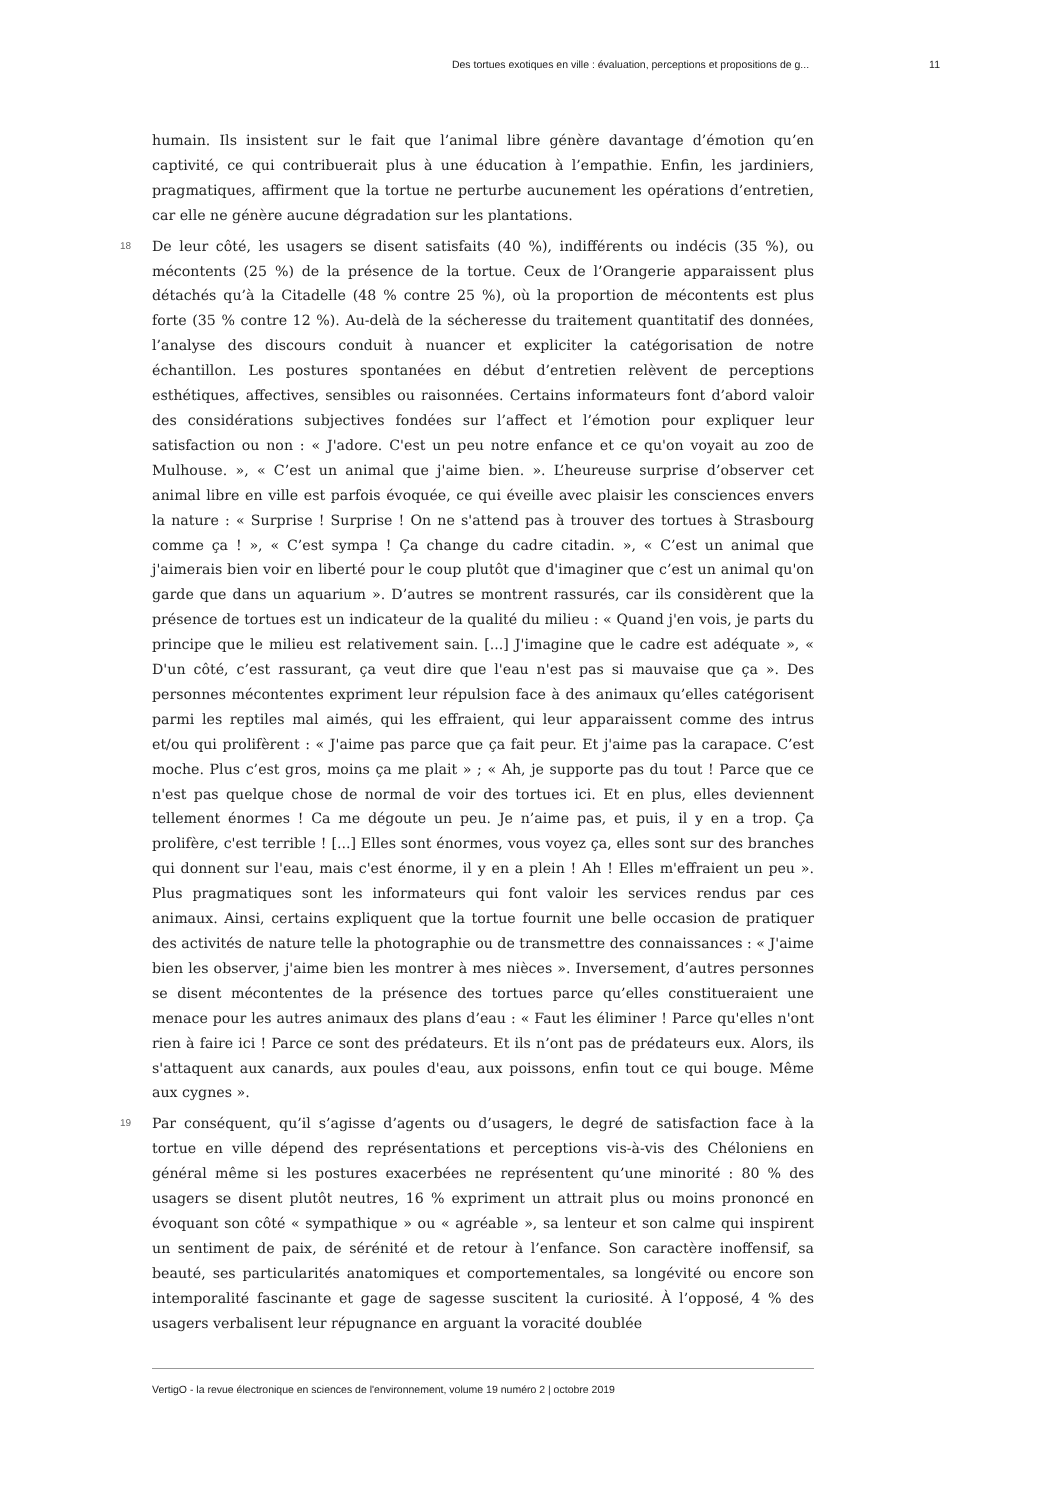Des tortues exotiques en ville : évaluation, perceptions et propositions de g... 11
humain. Ils insistent sur le fait que l’animal libre génère davantage d’émotion qu’en captivité, ce qui contribuerait plus à une éducation à l’empathie. Enfin, les jardiniers, pragmatiques, affirment que la tortue ne perturbe aucunement les opérations d’entretien, car elle ne génère aucune dégradation sur les plantations.
18 De leur côté, les usagers se disent satisfaits (40 %), indifférents ou indécis (35 %), ou mécontents (25 %) de la présence de la tortue. Ceux de l’Orangerie apparaissent plus détachés qu’à la Citadelle (48 % contre 25 %), où la proportion de mécontents est plus forte (35 % contre 12 %). Au-delà de la sécheresse du traitement quantitatif des données, l’analyse des discours conduit à nuancer et expliciter la catégorisation de notre échantillon. Les postures spontanées en début d’entretien relèvent de perceptions esthétiques, affectives, sensibles ou raisonnées. Certains informateurs font d’abord valoir des considérations subjectives fondées sur l’affect et l’émotion pour expliquer leur satisfaction ou non : « J'adore. C'est un peu notre enfance et ce qu'on voyait au zoo de Mulhouse. », « C’est un animal que j'aime bien. ». L’heureuse surprise d’observer cet animal libre en ville est parfois évoquée, ce qui éveille avec plaisir les consciences envers la nature : « Surprise ! Surprise ! On ne s'attend pas à trouver des tortues à Strasbourg comme ça ! », « C’est sympa ! Ça change du cadre citadin. », « C’est un animal que j'aimerais bien voir en liberté pour le coup plutôt que d'imaginer que c’est un animal qu'on garde que dans un aquarium ». D’autres se montrent rassurés, car ils considèrent que la présence de tortues est un indicateur de la qualité du milieu : « Quand j'en vois, je parts du principe que le milieu est relativement sain. [...] J'imagine que le cadre est adéquate », « D'un côté, c’est rassurant, ça veut dire que l'eau n'est pas si mauvaise que ça ». Des personnes mécontentes expriment leur répulsion face à des animaux qu’elles catégorisent parmi les reptiles mal aimés, qui les effraient, qui leur apparaissent comme des intrus et/ou qui prolifèrent : « J'aime pas parce que ça fait peur. Et j'aime pas la carapace. C’est moche. Plus c’est gros, moins ça me plait » ; « Ah, je supporte pas du tout ! Parce que ce n'est pas quelque chose de normal de voir des tortues ici. Et en plus, elles deviennent tellement énormes ! Ca me dégoute un peu. Je n’aime pas, et puis, il y en a trop. Ça prolifère, c'est terrible ! [...] Elles sont énormes, vous voyez ça, elles sont sur des branches qui donnent sur l'eau, mais c'est énorme, il y en a plein ! Ah ! Elles m'effraient un peu ». Plus pragmatiques sont les informateurs qui font valoir les services rendus par ces animaux. Ainsi, certains expliquent que la tortue fournit une belle occasion de pratiquer des activités de nature telle la photographie ou de transmettre des connaissances : « J'aime bien les observer, j'aime bien les montrer à mes nièces ». Inversement, d’autres personnes se disent mécontentes de la présence des tortues parce qu’elles constitueraient une menace pour les autres animaux des plans d’eau : « Faut les éliminer ! Parce qu'elles n'ont rien à faire ici ! Parce ce sont des prédateurs. Et ils n’ont pas de prédateurs eux. Alors, ils s'attaquent aux canards, aux poules d'eau, aux poissons, enfin tout ce qui bouge. Même aux cygnes ».
19 Par conséquent, qu’il s’agisse d’agents ou d’usagers, le degré de satisfaction face à la tortue en ville dépend des représentations et perceptions vis-à-vis des Chéloniens en général même si les postures exacerbées ne représentent qu’une minorité : 80 % des usagers se disent plutôt neutres, 16 % expriment un attrait plus ou moins prononcé en évoquant son côté « sympathique » ou « agréable », sa lenteur et son calme qui inspirent un sentiment de paix, de sérénité et de retour à l’enfance. Son caractère inoffensif, sa beauté, ses particularités anatomiques et comportementales, sa longévité ou encore son intemporalité fascinante et gage de sagesse suscitent la curiosité. À l’opposé, 4 % des usagers verbalisent leur répugnance en arguant la voracité doublée
VertigO - la revue électronique en sciences de l'environnement, volume 19 numéro 2 | octobre 2019